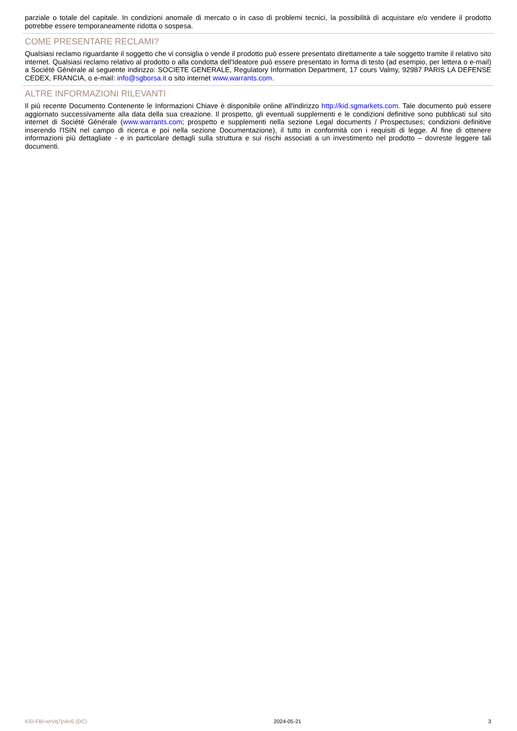parziale o totale del capitale. In condizioni anomale di mercato o in caso di problemi tecnici, la possibilità di acquistare e/o vendere il prodotto potrebbe essere temporaneamente ridotta o sospesa.
COME PRESENTARE RECLAMI?
Qualsiasi reclamo riguardante il soggetto che vi consiglia o vende il prodotto può essere presentato direttamente a tale soggetto tramite il relativo sito internet. Qualsiasi reclamo relativo al prodotto o alla condotta dell'Ideatore può essere presentato in forma di testo (ad esempio, per lettera o e-mail) a Société Générale al seguente indirizzo: SOCIETE GENERALE, Regulatory Information Department, 17 cours Valmy, 92987 PARIS LA DEFENSE CEDEX, FRANCIA, o e-mail: info@sgborsa.it o sito internet www.warrants.com.
ALTRE INFORMAZIONI RILEVANTI
Il più recente Documento Contenente le Informazioni Chiave è disponibile online all'indirizzo http://kid.sgmarkets.com. Tale documento può essere aggiornato successivamente alla data della sua creazione. Il prospetto, gli eventuali supplementi e le condizioni definitive sono pubblicati sul sito internet di Société Générale (www.warrants.com; prospetto e supplementi nella sezione Legal documents / Prospectuses; condizioni definitive inserendo l'ISIN nel campo di ricerca e poi nella sezione Documentazione), il tutto in conformità con i requisiti di legge. Al fine di ottenere informazioni più dettagliate - e in particolare dettagli sulla struttura e sui rischi associati a un investimento nel prodotto – dovreste leggere tali documenti.
KID-FBI-wrVq7jn4o5 (DC) 2024-05-21 3